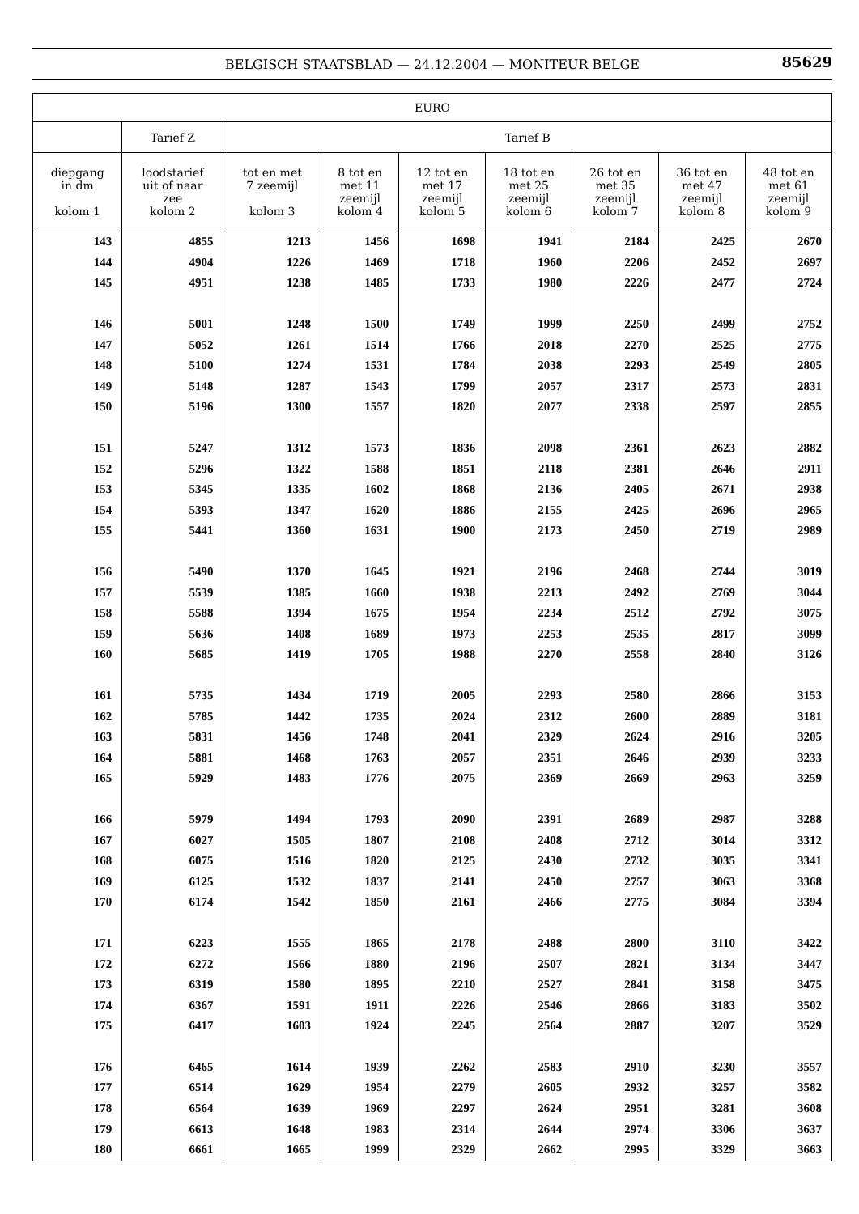BELGISCH STAATSBLAD — 24.12.2004 — MONITEUR BELGE 85629
| EURO | | | | | | | | |
| --- | --- | --- | --- | --- | --- | --- | --- | --- |
| | Tarief Z | Tarief B | | | | | | |
| diepgang in dm kolom 1 | loodstarief uit of naar zee kolom 2 | tot en met 7 zeemijl kolom 3 | 8 tot en met 11 zeemijl kolom 4 | 12 tot en met 17 zeemijl kolom 5 | 18 tot en met 25 zeemijl kolom 6 | 26 tot en met 35 zeemijl kolom 7 | 36 tot en met 47 zeemijl kolom 8 | 48 tot en met 61 zeemijl kolom 9 |
| 143 | 4855 | 1213 | 1456 | 1698 | 1941 | 2184 | 2425 | 2670 |
| 144 | 4904 | 1226 | 1469 | 1718 | 1960 | 2206 | 2452 | 2697 |
| 145 | 4951 | 1238 | 1485 | 1733 | 1980 | 2226 | 2477 | 2724 |
| 146 | 5001 | 1248 | 1500 | 1749 | 1999 | 2250 | 2499 | 2752 |
| 147 | 5052 | 1261 | 1514 | 1766 | 2018 | 2270 | 2525 | 2775 |
| 148 | 5100 | 1274 | 1531 | 1784 | 2038 | 2293 | 2549 | 2805 |
| 149 | 5148 | 1287 | 1543 | 1799 | 2057 | 2317 | 2573 | 2831 |
| 150 | 5196 | 1300 | 1557 | 1820 | 2077 | 2338 | 2597 | 2855 |
| 151 | 5247 | 1312 | 1573 | 1836 | 2098 | 2361 | 2623 | 2882 |
| 152 | 5296 | 1322 | 1588 | 1851 | 2118 | 2381 | 2646 | 2911 |
| 153 | 5345 | 1335 | 1602 | 1868 | 2136 | 2405 | 2671 | 2938 |
| 154 | 5393 | 1347 | 1620 | 1886 | 2155 | 2425 | 2696 | 2965 |
| 155 | 5441 | 1360 | 1631 | 1900 | 2173 | 2450 | 2719 | 2989 |
| 156 | 5490 | 1370 | 1645 | 1921 | 2196 | 2468 | 2744 | 3019 |
| 157 | 5539 | 1385 | 1660 | 1938 | 2213 | 2492 | 2769 | 3044 |
| 158 | 5588 | 1394 | 1675 | 1954 | 2234 | 2512 | 2792 | 3075 |
| 159 | 5636 | 1408 | 1689 | 1973 | 2253 | 2535 | 2817 | 3099 |
| 160 | 5685 | 1419 | 1705 | 1988 | 2270 | 2558 | 2840 | 3126 |
| 161 | 5735 | 1434 | 1719 | 2005 | 2293 | 2580 | 2866 | 3153 |
| 162 | 5785 | 1442 | 1735 | 2024 | 2312 | 2600 | 2889 | 3181 |
| 163 | 5831 | 1456 | 1748 | 2041 | 2329 | 2624 | 2916 | 3205 |
| 164 | 5881 | 1468 | 1763 | 2057 | 2351 | 2646 | 2939 | 3233 |
| 165 | 5929 | 1483 | 1776 | 2075 | 2369 | 2669 | 2963 | 3259 |
| 166 | 5979 | 1494 | 1793 | 2090 | 2391 | 2689 | 2987 | 3288 |
| 167 | 6027 | 1505 | 1807 | 2108 | 2408 | 2712 | 3014 | 3312 |
| 168 | 6075 | 1516 | 1820 | 2125 | 2430 | 2732 | 3035 | 3341 |
| 169 | 6125 | 1532 | 1837 | 2141 | 2450 | 2757 | 3063 | 3368 |
| 170 | 6174 | 1542 | 1850 | 2161 | 2466 | 2775 | 3084 | 3394 |
| 171 | 6223 | 1555 | 1865 | 2178 | 2488 | 2800 | 3110 | 3422 |
| 172 | 6272 | 1566 | 1880 | 2196 | 2507 | 2821 | 3134 | 3447 |
| 173 | 6319 | 1580 | 1895 | 2210 | 2527 | 2841 | 3158 | 3475 |
| 174 | 6367 | 1591 | 1911 | 2226 | 2546 | 2866 | 3183 | 3502 |
| 175 | 6417 | 1603 | 1924 | 2245 | 2564 | 2887 | 3207 | 3529 |
| 176 | 6465 | 1614 | 1939 | 2262 | 2583 | 2910 | 3230 | 3557 |
| 177 | 6514 | 1629 | 1954 | 2279 | 2605 | 2932 | 3257 | 3582 |
| 178 | 6564 | 1639 | 1969 | 2297 | 2624 | 2951 | 3281 | 3608 |
| 179 | 6613 | 1648 | 1983 | 2314 | 2644 | 2974 | 3306 | 3637 |
| 180 | 6661 | 1665 | 1999 | 2329 | 2662 | 2995 | 3329 | 3663 |